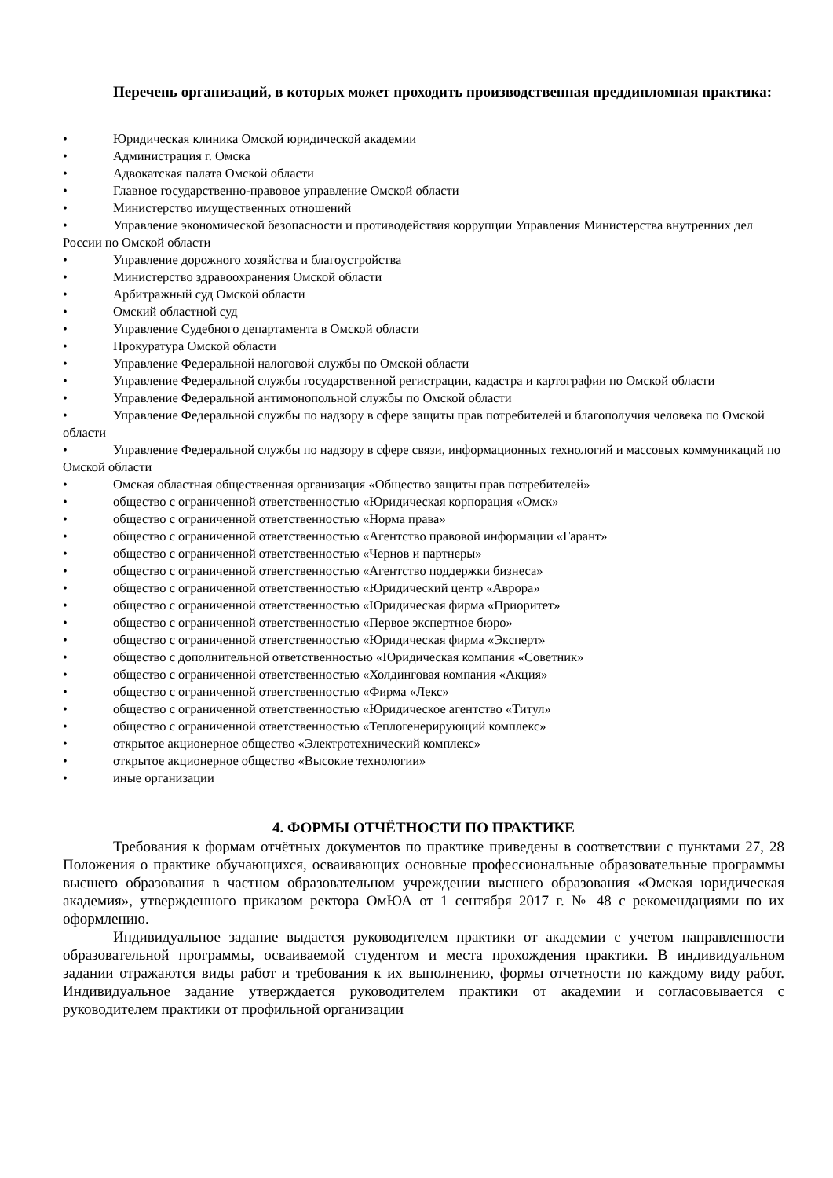Перечень организаций, в которых может проходить производственная преддипломная практика:
• Юридическая клиника Омской юридической академии
• Администрация г. Омска
• Адвокатская палата Омской области
• Главное государственно-правовое управление Омской области
• Министерство имущественных отношений
• Управление экономической безопасности и противодействия коррупции Управления Министерства внутренних дел России по Омской области
• Управление дорожного хозяйства и благоустройства
• Министерство здравоохранения Омской области
• Арбитражный суд Омской области
• Омский областной суд
• Управление Судебного департамента в Омской области
• Прокуратура Омской области
• Управление Федеральной налоговой службы по Омской области
• Управление Федеральной службы государственной регистрации, кадастра и картографии по Омской области
• Управление Федеральной антимонопольной службы по Омской области
• Управление Федеральной службы по надзору в сфере защиты прав потребителей и благополучия человека по Омской области
• Управление Федеральной службы по надзору в сфере связи, информационных технологий и массовых коммуникаций по Омской области
• Омская областная общественная организация «Общество защиты прав потребителей»
• общество с ограниченной ответственностью «Юридическая корпорация «Омск»
• общество с ограниченной ответственностью «Норма права»
• общество с ограниченной ответственностью «Агентство правовой информации «Гарант»
• общество с ограниченной ответственностью «Чернов и партнеры»
• общество с ограниченной ответственностью «Агентство поддержки бизнеса»
• общество с ограниченной ответственностью «Юридический центр «Аврора»
• общество с ограниченной ответственностью «Юридическая фирма «Приоритет»
• общество с ограниченной ответственностью «Первое экспертное бюро»
• общество с ограниченной ответственностью «Юридическая фирма «Эксперт»
• общество с дополнительной ответственностью «Юридическая компания «Советник»
• общество с ограниченной ответственностью «Холдинговая компания «Акция»
• общество с ограниченной ответственностью «Фирма «Лекс»
• общество с ограниченной ответственностью «Юридическое агентство «Титул»
• общество с ограниченной ответственностью «Теплогенерирующий комплекс»
• открытое акционерное общество «Электротехнический комплекс»
• открытое акционерное общество «Высокие технологии»
• иные организации
4. ФОРМЫ ОТЧЁТНОСТИ ПО ПРАКТИКЕ
Требования к формам отчётных документов по практике приведены в соответствии с пунктами 27, 28 Положения о практике обучающихся, осваивающих основные профессиональные образовательные программы высшего образования в частном образовательном учреждении высшего образования «Омская юридическая академия», утвержденного приказом ректора ОмЮА от 1 сентября 2017 г. № 48 с рекомендациями по их оформлению.
Индивидуальное задание выдается руководителем практики от академии с учетом направленности образовательной программы, осваиваемой студентом и места прохождения практики. В индивидуальном задании отражаются виды работ и требования к их выполнению, формы отчетности по каждому виду работ. Индивидуальное задание утверждается руководителем практики от академии и согласовывается с руководителем практики от профильной организации